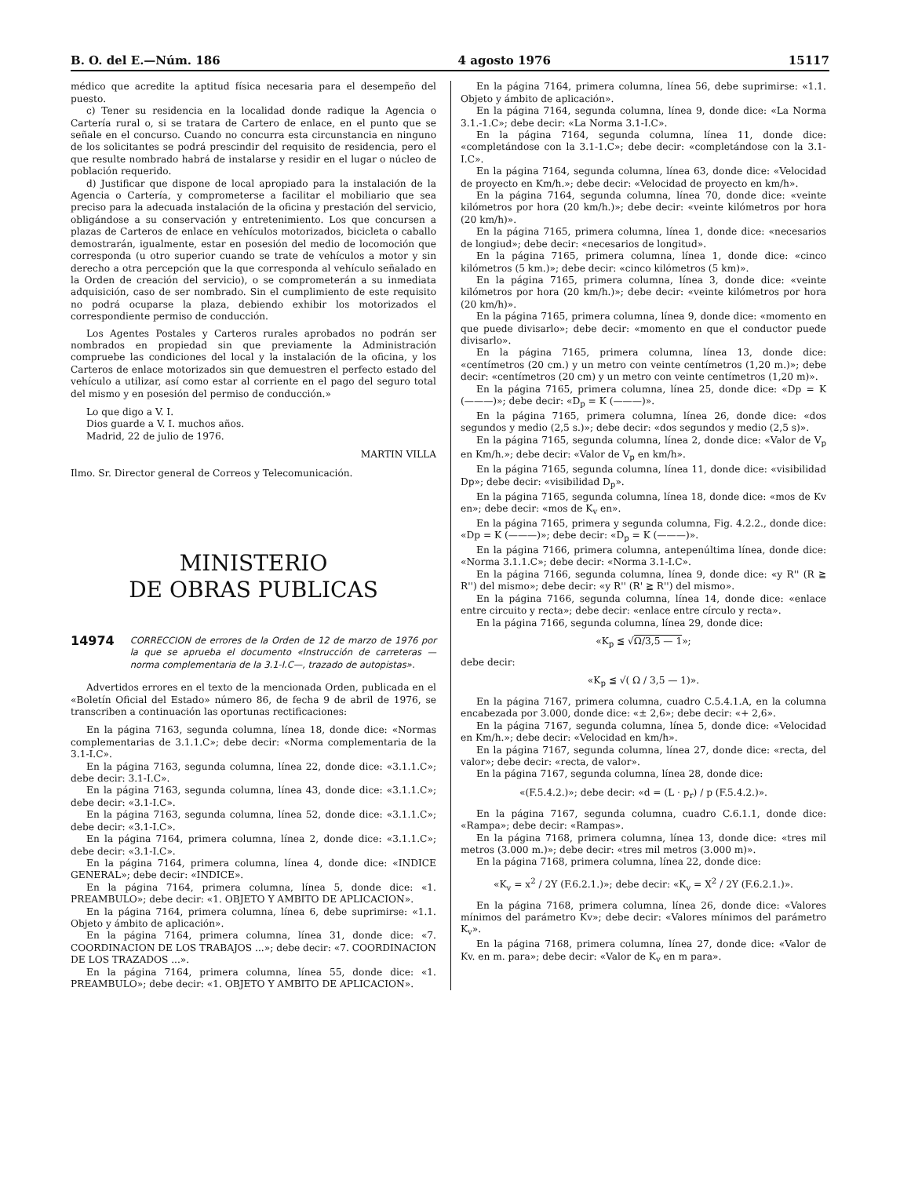B. O. del E.—Núm. 186 4 agosto 1976 15117
médico que acredite la aptitud física necesaria para el desempeño del puesto.
c) Tener su residencia en la localidad donde radique la Agencia o Cartería rural o, si se tratara de Cartero de enlace, en el punto que se señale en el concurso. Cuando no concurra esta circunstancia en ninguno de los solicitantes se podrá prescindir del requisito de residencia, pero el que resulte nombrado habrá de instalarse y residir en el lugar o núcleo de población requerido.
d) Justificar que dispone de local apropiado para la instalación de la Agencia o Cartería, y comprometerse a facilitar el mobiliario que sea preciso para la adecuada instalación de la oficina y prestación del servicio, obligándose a su conservación y entretenimiento. Los que concursen a plazas de Carteros de enlace en vehículos motorizados, bicicleta o caballo demostrarán, igualmente, estar en posesión del medio de locomoción que corresponda (u otro superior cuando se trate de vehículos a motor y sin derecho a otra percepción que la que corresponda al vehículo señalado en la Orden de creación del servicio), o se comprometerán a su inmediata adquisición, caso de ser nombrado. Sin el cumplimiento de este requisito no podrá ocuparse la plaza, debiendo exhibir los motorizados el correspondiente permiso de conducción.
Los Agentes Postales y Carteros rurales aprobados no podrán ser nombrados en propiedad sin que previamente la Administración compruebe las condiciones del local y la instalación de la oficina, y los Carteros de enlace motorizados sin que demuestren el perfecto estado del vehículo a utilizar, así como estar al corriente en el pago del seguro total del mismo y en posesión del permiso de conducción.»
Lo que digo a V. I.
Dios guarde a V. I. muchos años.
Madrid, 22 de julio de 1976.
MARTIN VILLA
Ilmo. Sr. Director general de Correos y Telecomunicación.
MINISTERIO
DE OBRAS PUBLICAS
14974 CORRECCION de errores de la Orden de 12 de marzo de 1976 por la que se aprueba el documento «Instrucción de carreteras —norma complementaria de la 3.1-I.C—, trazado de autopistas».
Advertidos errores en el texto de la mencionada Orden, publicada en el «Boletín Oficial del Estado» número 86, de fecha 9 de abril de 1976, se transcriben a continuación las oportunas rectificaciones:
En la página 7163, segunda columna, línea 18, donde dice: «Normas complementarias de 3.1.1.C»; debe decir: «Norma complementaria de la 3.1-I.C».
En la página 7163, segunda columna, línea 22, donde dice: «3.1.1.C»; debe decir: 3.1-I.C».
En la página 7163, segunda columna, línea 43, donde dice: «3.1.1.C»; debe decir: «3.1-I.C».
En la página 7163, segunda columna, línea 52, donde dice: «3.1.1.C»; debe decir: «3.1-I.C».
En la página 7164, primera columna, línea 2, donde dice: «3.1.1.C»; debe decir: «3.1-I.C».
En la página 7164, primera columna, línea 4, donde dice: «INDICE GENERAL»; debe decir: «INDICE».
En la página 7164, primera columna, línea 5, donde dice: «1. PREAMBULO»; debe decir: «1. OBJETO Y AMBITO DE APLICACION».
En la página 7164, primera columna, línea 6, debe suprimirse: «1.1. Objeto y ámbito de aplicación».
En la página 7164, primera columna, línea 31, donde dice: «7. COORDINACION DE LOS TRABAJOS ...»; debe decir: «7. COORDINACION DE LOS TRAZADOS ...».
En la página 7164, primera columna, línea 55, donde dice: «1. PREAMBULO»; debe decir: «1. OBJETO Y AMBITO DE APLICACION».
En la página 7164, primera columna, línea 56, debe suprimirse: «1.1. Objeto y ámbito de aplicación».
En la página 7164, segunda columna, línea 9, donde dice: «La Norma 3.1.-1.C»; debe decir: «La Norma 3.1-I.C».
En la página 7164, segunda columna, línea 11, donde dice: «completándose con la 3.1-1.C»; debe decir: «completándose con la 3.1-I.C».
En la página 7164, segunda columna, línea 63, donde dice: «Velocidad de proyecto en Km/h.»; debe decir: «Velocidad de proyecto en km/h».
En la página 7164, segunda columna, línea 70, donde dice: «veinte kilómetros por hora (20 km/h.)»; debe decir: «veinte kilómetros por hora (20 km/h)».
En la página 7165, primera columna, línea 1, donde dice: «necesarios de longiud»; debe decir: «necesarios de longitud».
En la página 7165, primera columna, línea 1, donde dice: «cinco kilómetros (5 km.)»; debe decir: «cinco kilómetros (5 km)».
En la página 7165, primera columna, línea 3, donde dice: «veinte kilómetros por hora (20 km/h.)»; debe decir: «veinte kilómetros por hora (20 km/h)».
En la página 7165, primera columna, línea 9, donde dice: «momento en que puede divisarlo»; debe decir: «momento en que el conductor puede divisarlo».
En la página 7165, primera columna, línea 13, donde dice: «centímetros (20 cm.) y un metro con veinte centímetros (1,20 m.)»; debe decir: «centímetros (20 cm) y un metro con veinte centímetros (1,20 m)».
En la página 7165, primera columna, línea 25, donde dice: «Dp = K (———)»; debe decir: «D<sub>p</sub> = K (———)».
En la página 7165, primera columna, línea 26, donde dice: «dos segundos y medio (2,5 s.)»; debe decir: «dos segundos y medio (2,5 s)».
En la página 7165, segunda columna, línea 2, donde dice: «Valor de V<sub>p</sub> en Km/h.»; debe decir: «Valor de V<sub>p</sub> en km/h».
En la página 7165, segunda columna, línea 11, donde dice: «visibilidad Dp»; debe decir: «visibilidad D<sub>p</sub>».
En la página 7165, segunda columna, línea 18, donde dice: «mos de Kv en»; debe decir: «mos de K<sub>v</sub> en».
En la página 7165, primera y segunda columna, Fig. 4.2.2., donde dice: «Dp = K (———)»; debe decir: «D<sub>p</sub> = K (———)».
En la página 7166, primera columna, antepenúltima línea, donde dice: «Norma 3.1.1.C»; debe decir: «Norma 3.1-I.C».
En la página 7166, segunda columna, línea 9, donde dice: «y R'' (R ≧ R'') del mismo»; debe decir: «y R'' (R' ≧ R'') del mismo».
En la página 7166, segunda columna, línea 14, donde dice: «enlace entre circuito y recta»; debe decir: «enlace entre círculo y recta».
En la página 7166, segunda columna, línea 29, donde dice:
«K<sub>p</sub> ≦ √Ω/3,5 — 1»;
debe decir:
«K<sub>p</sub> ≦ √( Ω / 3,5 — 1)».
En la página 7167, primera columna, cuadro C.5.4.1.A, en la columna encabezada por 3.000, donde dice: «± 2,6»; debe decir: «+ 2,6».
En la página 7167, segunda columna, línea 5, donde dice: «Velocidad en Km/h.»; debe decir: «Velocidad en km/h».
En la página 7167, segunda columna, línea 27, donde dice: «recta, del valor»; debe decir: «recta, de valor».
En la página 7167, segunda columna, línea 28, donde dice:
«(F.5.4.2.)»; debe decir: «d = (L · p<sub>r</sub>) / p (F.5.4.2.)».
En la página 7167, segunda columna, cuadro C.6.1.1, donde dice: «Rampa»; debe decir: «Rampas».
En la página 7168, primera columna, línea 13, donde dice: «tres mil metros (3.000 m.)»; debe decir: «tres mil metros (3.000 m)».
En la página 7168, primera columna, línea 22, donde dice:
«K<sub>v</sub> = x<sup>2</sup> / 2Y (F.6.2.1.)»; debe decir: «K<sub>v</sub> = X<sup>2</sup> / 2Y (F.6.2.1.)».
En la página 7168, primera columna, línea 26, donde dice: «Valores mínimos del parámetro Kv»; debe decir: «Valores mínimos del parámetro K<sub>v</sub>».
En la página 7168, primera columna, línea 27, donde dice: «Valor de Kv. en m. para»; debe decir: «Valor de K<sub>v</sub> en m para».